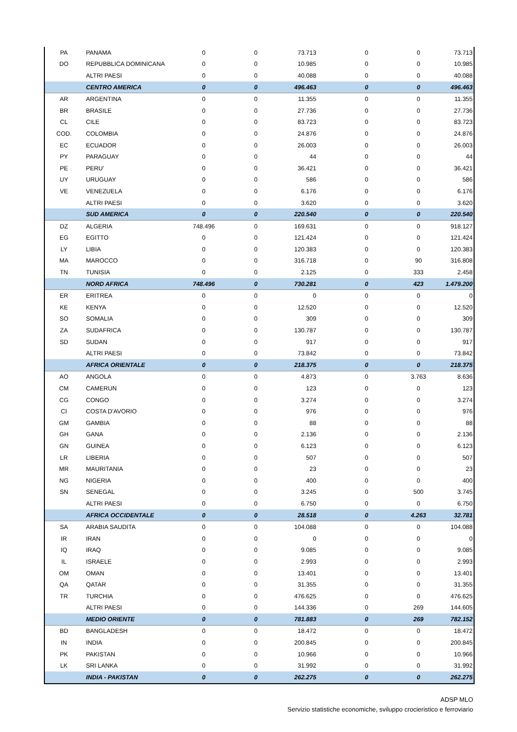| PA | PANAMA | 0 | 0 | 73.713 | 0 | 0 | 73.713 |
| DO | REPUBBLICA DOMINICANA | 0 | 0 | 10.985 | 0 | 0 | 10.985 |
| | ALTRI PAESI | 0 | 0 | 40.088 | 0 | 0 | 40.088 |
| | CENTRO AMERICA | 0 | 0 | 496.463 | 0 | 0 | 496.463 |
| AR | ARGENTINA | 0 | 0 | 11.355 | 0 | 0 | 11.355 |
| BR | BRASILE | 0 | 0 | 27.736 | 0 | 0 | 27.736 |
| CL | CILE | 0 | 0 | 83.723 | 0 | 0 | 83.723 |
| COD. | COLOMBIA | 0 | 0 | 24.876 | 0 | 0 | 24.876 |
| EC | ECUADOR | 0 | 0 | 26.003 | 0 | 0 | 26.003 |
| PY | PARAGUAY | 0 | 0 | 44 | 0 | 0 | 44 |
| PE | PERU' | 0 | 0 | 36.421 | 0 | 0 | 36.421 |
| UY | URUGUAY | 0 | 0 | 586 | 0 | 0 | 586 |
| VE | VENEZUELA | 0 | 0 | 6.176 | 0 | 0 | 6.176 |
| | ALTRI PAESI | 0 | 0 | 3.620 | 0 | 0 | 3.620 |
| | SUD AMERICA | 0 | 0 | 220.540 | 0 | 0 | 220.540 |
| DZ | ALGERIA | 748.496 | 0 | 169.631 | 0 | 0 | 918.127 |
| EG | EGITTO | 0 | 0 | 121.424 | 0 | 0 | 121.424 |
| LY | LIBIA | 0 | 0 | 120.383 | 0 | 0 | 120.383 |
| MA | MAROCCO | 0 | 0 | 316.718 | 0 | 90 | 316.808 |
| TN | TUNISIA | 0 | 0 | 2.125 | 0 | 333 | 2.458 |
| | NORD AFRICA | 748.496 | 0 | 730.281 | 0 | 423 | 1.479.200 |
| ER | ERITREA | 0 | 0 | 0 | 0 | 0 | 0 |
| KE | KENYA | 0 | 0 | 12.520 | 0 | 0 | 12.520 |
| SO | SOMALIA | 0 | 0 | 309 | 0 | 0 | 309 |
| ZA | SUDAFRICA | 0 | 0 | 130.787 | 0 | 0 | 130.787 |
| SD | SUDAN | 0 | 0 | 917 | 0 | 0 | 917 |
| | ALTRI PAESI | 0 | 0 | 73.842 | 0 | 0 | 73.842 |
| | AFRICA ORIENTALE | 0 | 0 | 218.375 | 0 | 0 | 218.375 |
| AO | ANGOLA | 0 | 0 | 4.873 | 0 | 3.763 | 8.636 |
| CM | CAMERUN | 0 | 0 | 123 | 0 | 0 | 123 |
| CG | CONGO | 0 | 0 | 3.274 | 0 | 0 | 3.274 |
| CI | COSTA D'AVORIO | 0 | 0 | 976 | 0 | 0 | 976 |
| GM | GAMBIA | 0 | 0 | 88 | 0 | 0 | 88 |
| GH | GANA | 0 | 0 | 2.136 | 0 | 0 | 2.136 |
| GN | GUINEA | 0 | 0 | 6.123 | 0 | 0 | 6.123 |
| LR | LIBERIA | 0 | 0 | 507 | 0 | 0 | 507 |
| MR | MAURITANIA | 0 | 0 | 23 | 0 | 0 | 23 |
| NG | NIGERIA | 0 | 0 | 400 | 0 | 0 | 400 |
| SN | SENEGAL | 0 | 0 | 3.245 | 0 | 500 | 3.745 |
| | ALTRI PAESI | 0 | 0 | 6.750 | 0 | 0 | 6.750 |
| | AFRICA OCCIDENTALE | 0 | 0 | 28.518 | 0 | 4.263 | 32.781 |
| SA | ARABIA SAUDITA | 0 | 0 | 104.088 | 0 | 0 | 104.088 |
| IR | IRAN | 0 | 0 | 0 | 0 | 0 | 0 |
| IQ | IRAQ | 0 | 0 | 9.085 | 0 | 0 | 9.085 |
| IL | ISRAELE | 0 | 0 | 2.993 | 0 | 0 | 2.993 |
| OM | OMAN | 0 | 0 | 13.401 | 0 | 0 | 13.401 |
| QA | QATAR | 0 | 0 | 31.355 | 0 | 0 | 31.355 |
| TR | TURCHIA | 0 | 0 | 476.625 | 0 | 0 | 476.625 |
| | ALTRI PAESI | 0 | 0 | 144.336 | 0 | 269 | 144.605 |
| | MEDIO ORIENTE | 0 | 0 | 781.883 | 0 | 269 | 782.152 |
| BD | BANGLADESH | 0 | 0 | 18.472 | 0 | 0 | 18.472 |
| IN | INDIA | 0 | 0 | 200.845 | 0 | 0 | 200.845 |
| PK | PAKISTAN | 0 | 0 | 10.966 | 0 | 0 | 10.966 |
| LK | SRI LANKA | 0 | 0 | 31.992 | 0 | 0 | 31.992 |
| | INDIA - PAKISTAN | 0 | 0 | 262.275 | 0 | 0 | 262.275 |
ADSP MLO
Servizio statistiche economiche, sviluppo crocieristico e ferroviario